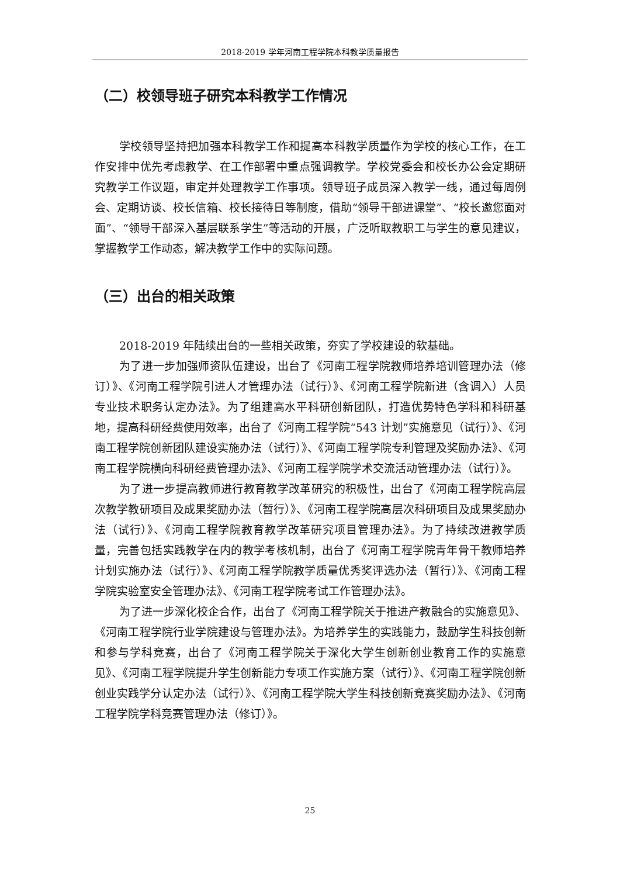2018-2019 学年河南工程学院本科教学质量报告
（二）校领导班子研究本科教学工作情况
学校领导坚持把加强本科教学工作和提高本科教学质量作为学校的核心工作，在工作安排中优先考虑教学、在工作部署中重点强调教学。学校党委会和校长办公会定期研究教学工作议题，审定并处理教学工作事项。领导班子成员深入教学一线，通过每周例会、定期访谈、校长信箱、校长接待日等制度，借助“领导干部进课堂”、“校长邀您面对面”、“领导干部深入基层联系学生”等活动的开展，广泛听取教职工与学生的意见建议，掌握教学工作动态，解决教学工作中的实际问题。
（三）出台的相关政策
2018-2019 年陆续出台的一些相关政策，夯实了学校建设的软基础。
为了进一步加强师资队伍建设，出台了《河南工程学院教师培养培训管理办法（修订）》、《河南工程学院引进人才管理办法（试行）》、《河南工程学院新进（含调入）人员专业技术职务认定办法》。为了组建高水平科研创新团队，打造优势特色学科和科研基地，提高科研经费使用效率，出台了《河南工程学院“543 计划”实施意见（试行）》、《河南工程学院创新团队建设实施办法（试行）》、《河南工程学院专利管理及奖励办法》、《河南工程学院横向科研经费管理办法》、《河南工程学院学术交流活动管理办法（试行）》。
为了进一步提高教师进行教育教学改革研究的积极性，出台了《河南工程学院高层次教学教研项目及成果奖励办法（暂行）》、《河南工程学院高层次科研项目及成果奖励办法（试行）》、《河南工程学院教育教学改革研究项目管理办法》。为了持续改进教学质量，完善包括实践教学在内的教学考核机制，出台了《河南工程学院青年骨干教师培养计划实施办法（试行）》、《河南工程学院教学质量优秀奖评选办法（暂行）》、《河南工程学院实验室安全管理办法》、《河南工程学院考试工作管理办法》。
为了进一步深化校企合作，出台了《河南工程学院关于推进产教融合的实施意见》、《河南工程学院行业学院建设与管理办法》。为培养学生的实践能力，鼓励学生科技创新和参与学科竞赛，出台了《河南工程学院关于深化大学生创新创业教育工作的实施意见》、《河南工程学院提升学生创新能力专项工作实施方案（试行）》、《河南工程学院创新创业实践学分认定办法（试行）》、《河南工程学院大学生科技创新竞赛奖励办法》、《河南工程学院学科竞赛管理办法（修订）》。
25